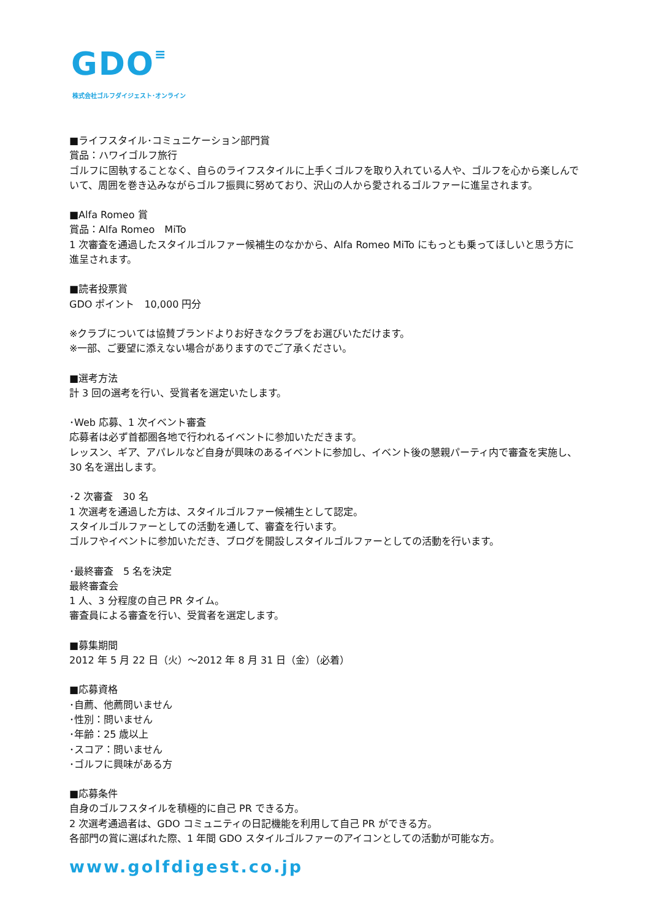GDO≡
株式会社ゴルフダイジェスト･オンライン
■ライフスタイル･コミュニケーション部門賞
賞品：ハワイゴルフ旅行
ゴルフに固執することなく、自らのライフスタイルに上手くゴルフを取り入れている人や、ゴルフを心から楽しんでいて、周囲を巻き込みながらゴルフ振興に努めており、沢山の人から愛されるゴルファーに進呈されます。
■Alfa Romeo 賞
賞品：Alfa Romeo　MiTo
1 次審査を通過したスタイルゴルファー候補生のなかから、Alfa Romeo MiTo にもっとも乗ってほしいと思う方に進呈されます。
■読者投票賞
GDO ポイント　10,000 円分
※クラブについては協賛ブランドよりお好きなクラブをお選びいただけます。
※一部、ご要望に添えない場合がありますのでご了承ください。
■選考方法
計 3 回の選考を行い、受賞者を選定いたします。
･Web 応募、1 次イベント審査
応募者は必ず首都圏各地で行われるイベントに参加いただきます。
レッスン、ギア、アパレルなど自身が興味のあるイベントに参加し、イベント後の懇親パーティ内で審査を実施し、30 名を選出します。
･2 次審査　30 名
1 次選考を通過した方は、スタイルゴルファー候補生として認定。
スタイルゴルファーとしての活動を通して、審査を行います。
ゴルフやイベントに参加いただき、ブログを開設しスタイルゴルファーとしての活動を行います。
･最終審査　5 名を決定
最終審査会
1 人、3 分程度の自己 PR タイム。
審査員による審査を行い、受賞者を選定します。
■募集期間
2012 年 5 月 22 日（火）～2012 年 8 月 31 日（金）（必着）
■応募資格
･自薦、他薦問いません
･性別：問いません
･年齢：25 歳以上
･スコア：問いません
･ゴルフに興味がある方
■応募条件
自身のゴルフスタイルを積極的に自己 PR できる方。
2 次選考通過者は、GDO コミュニティの日記機能を利用して自己 PR ができる方。
各部門の賞に選ばれた際、1 年間 GDO スタイルゴルファーのアイコンとしての活動が可能な方。
www.golfdigest.co.jp